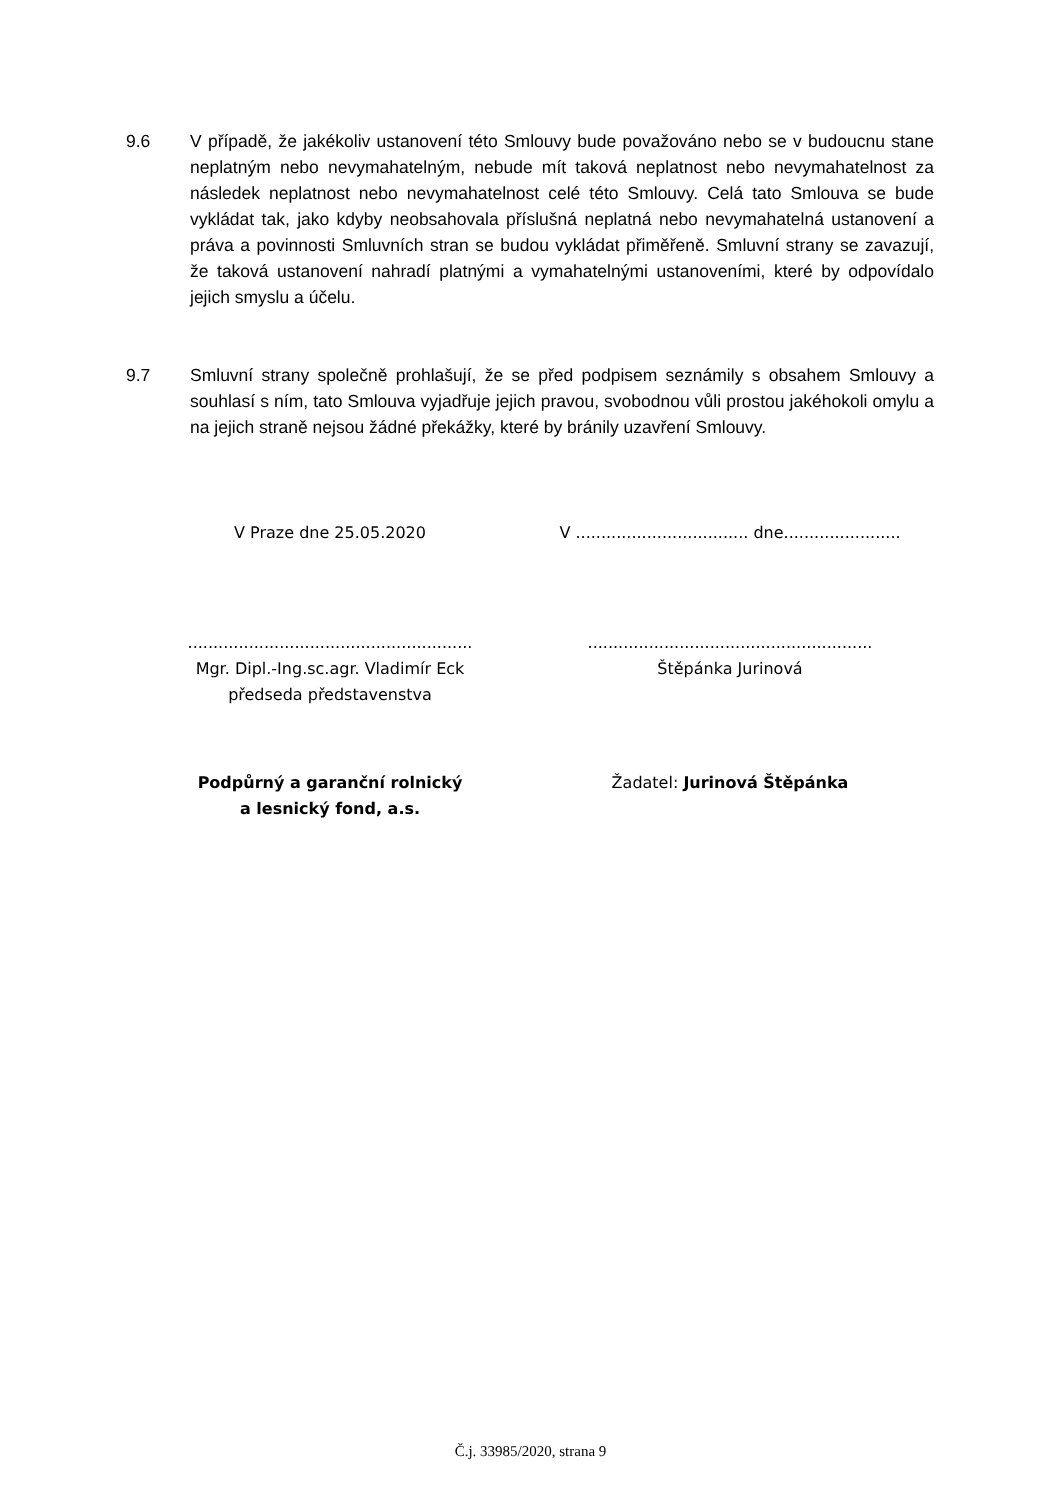9.6 V případě, že jakékoliv ustanovení této Smlouvy bude považováno nebo se v budoucnu stane neplatným nebo nevymahatelným, nebude mít taková neplatnost nebo nevymahatelnost za následek neplatnost nebo nevymahatelnost celé této Smlouvy. Celá tato Smlouva se bude vykládat tak, jako kdyby neobsahovala příslušná neplatná nebo nevymahatelná ustanovení a práva a povinnosti Smluvních stran se budou vykládat přiměřeně. Smluvní strany se zavazují, že taková ustanovení nahradí platnými a vymahatelnými ustanoveními, které by odpovídalo jejich smyslu a účelu.
9.7 Smluvní strany společně prohlašují, že se před podpisem seznámily s obsahem Smlouvy a souhlasí s ním, tato Smlouva vyjadřuje jejich pravou, svobodnou vůli prostou jakéhokoli omylu a na jejich straně nejsou žádné překážky, které by bránily uzavření Smlouvy.
V Praze dne 25.05.2020 V .................................. dne.......................
........................................................
Mgr. Dipl.-Ing.sc.agr. Vladimír Eck
předseda představenstva
........................................................
Štěpánka Jurinová
Podpůrný a garanční rolnický
a lesnický fond, a.s.
Žadatel: Jurinová Štěpánka
Č.j. 33985/2020, strana 9